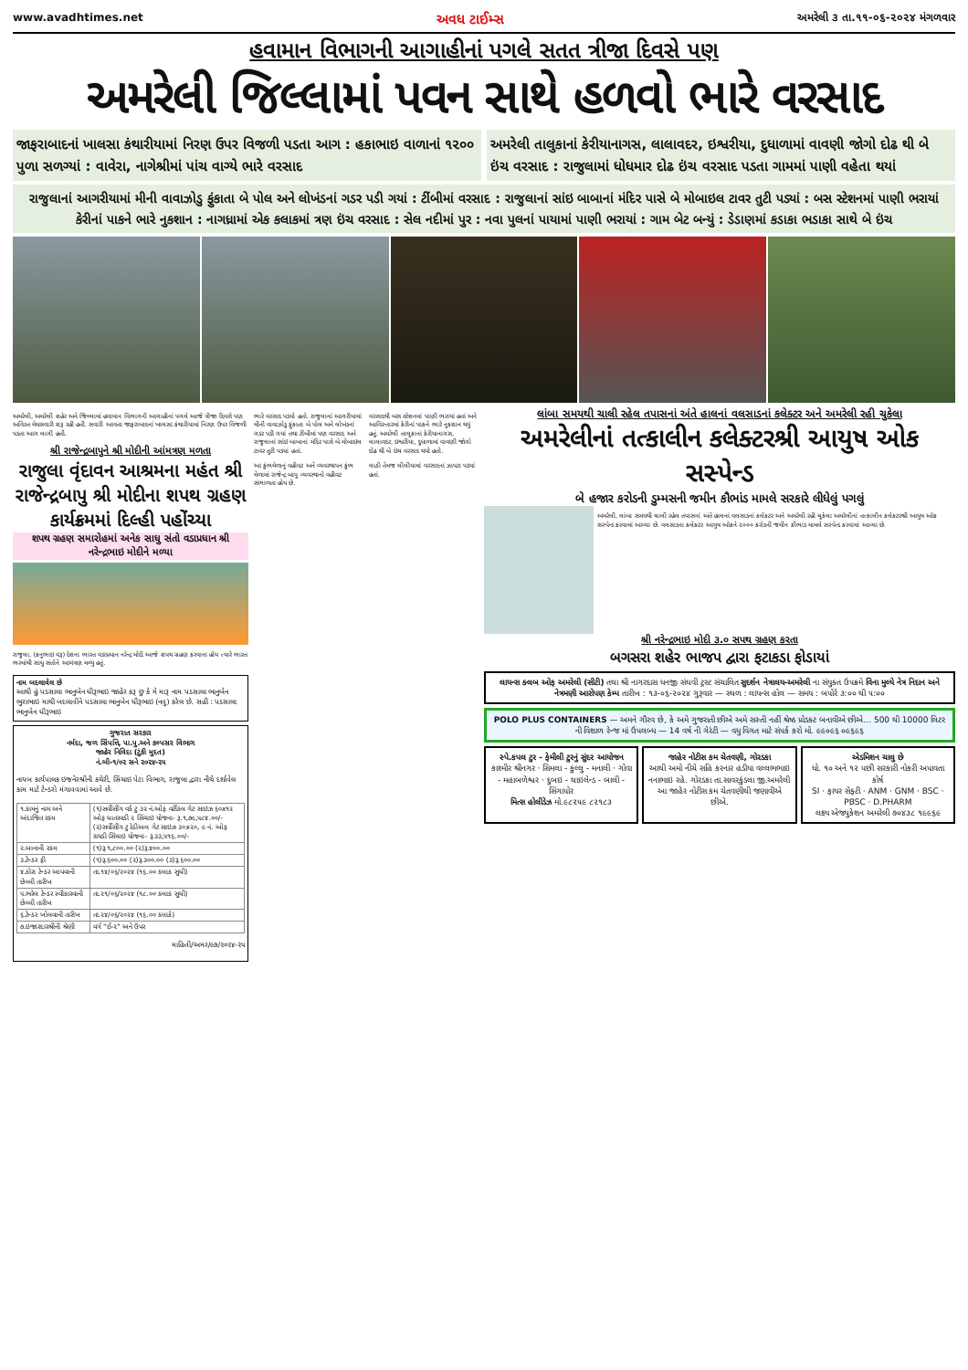www.avadhtimes.net અવધ ટાઈમ્સ અમરેલી ૩ તા.૧૧-૦૬-૨૦૨૪ મંગળવાર
હવામાન વિભાગની આગાહીનાં પગલે સતત ત્રીજા દિવસે પણ
અમરેલી જિલ્લામાં પવન સાથે હળવો ભારે વરસાદ
જાફરાબાદનાં ખાલસા કંથારીયામાં નિરણ ઉપર વિજળી પડતા આગ : હકાભાઇ વાળાનાં ૧૨૦૦ પુળા સળગ્યાં : વાવેરા, નાગેશ્રીમાં પાંચ વાગ્યે ભારે વરસાદ
અમરેલી તાલુકાનાં કેરીયાનાગસ, લાલાવદર, ઇશ્વરીયા, દુધાળામાં વાવણી જોગો દોઢ થી બે ઇંચ વરસાદ : રાજુલામાં ધોધમાર દોઢ ઇંચ વરસાદ પડતા ગામમાં પાણી વહેતા થયાં
રાજુલાનાં આગરીયામાં મીની વાવાઝોડુ ફુંકાતા બે પોલ અને લોખંડનાં ગડર પડી ગયાં : ટીંબીમાં વરસાદ : રાજુલાનાં સાંઇ બાબાનાં મંદિર પાસે બે મોબાઇલ ટાવર તુટી પડ્યાં : બસ સ્ટેશનમાં પાણી ભરાયાં
કેરીનાં પાકને ભારે નુકશાન : નાગધ્રામાં એક કલાકમાં ત્રણ ઇંચ વરસાદ : સેલ નદીમાં પુર : નવા પુલનાં પાયામાં પાણી ભરાયાં : ગામ બેટ બન્યું : ડેડાણમાં કડાકા ભડાકા સાથે બે ઇંચ
અમરેલી, અમરેલી શહેર અને જિલ્લામાં હવામાન વિભાગની આગાહીનાં પગલે આજે ત્રીજા દિવસે પણ અવિરત મેઘસવારી શરૂ રહી હતી. સવારી આવતા જાફરાબાદનાં ખાલસા કંથારીયામાં નિરણ ઉપર વિજળી પડતા આગ લાગી હતી.
શ્રી રાજેન્દ્રબાપુને શ્રી મોદીની આંમત્રણ મળતા
રાજુલા વૃંદાવન આશ્રમના મહંત શ્રી રાજેન્દ્રબાપુ શ્રી મોદીના શપથ ગ્રહણ કાર્યક્રમમાં દિલ્હી પહોંચ્યા
શપથ ગ્રહણ સમારોહમાં અનેક સાધુ સંતો વડાપ્રધાન શ્રી નરેન્દ્રભાઇ મોદીને મળ્યા
રાજુલા, (કનુભાઇ વરૂ) દેશના ભારત વડાપ્રધાન નરેન્દ્ર મોદી આજે શપથ ગ્રહણ કરવાના હોય ત્યારે ભારત ભરમાંથી સાધુ સંતોને આમંત્રણ મળ્યું હતું.
નામ બદલાવેલ છે
આથી હું પડસાલા ભાનુબેન ધીરૂભાઇ જાહેર કરૂ છુ કે મે મારૂ નામ પડસાલા ભાનુબેન ભુરાભાઇ માથી બદલાવીને પડસાલા ભાનુબેન ધીરૂભાઇ (નવુ) કરેલ છે. સહી : પડસાલા ભાનુબેન ધીરૂભાઇ
ગુજરાત સરકાર
નર્મદા, જળ સિંપત્તિ, પા.પુ.અને કલ્પસર વિભાગ
જાહેર નિવિદા (ટુંકી મુદત)
નં.બી-૧/૦૨ સને ૨૦૨૪-૨૫
નાયબ કાર્યપાલક ઇજનેરશ્રીની કચેરી, સિંચાઇ પેટા વિભાગ, રાજુલા દ્વારા નીચે દર્શાવેલ કામ માટે ટેન્ડરો મંગાવવામાં આવે છે.
| ૧.કામનું નામ અને અંદાજિત રકમ | (૧)સર્વીસીંગ વર્ક ટુ ૩૨ નં.ઓફ વર્ટીકલ ગેટ સાઇઝ ૬૦x૧૨ ઓફ ધાતરવડી ૨ સિંચાઇ યોજના- રૂ.૧,૭૯,૫૮૪.૦૦/- (૨)સર્વીસીંગ ટુ રેડીઅલ ગેટ સાઇઝ ૩૦x૨૦, ૯ નં. ઓફ રાયડી સિંચાઇ યોજના- રૂ.૩૩,૫૧૬.૦૦/- |
| ૨.બાનાની રકમ | (૧)રૂ.૧,૮૦૦.૦૦ (૨)રૂ.૪૦૦.૦૦ |
| ૩.ટેન્ડર ફી | (૧)રૂ.૬૦૦.૦૦ (૨)રૂ.૩૦૦.૦૦ (૩)રૂ.૬૦૦.૦૦ |
| ૪.કોરા ટેન્ડર આપવાની છેલ્લી તારીખ | તા.૧૪/૦૬/૨૦૨૪ (૧૬.૦૦ કલાક સુધી) |
| ૫.ભરેલ ટેન્ડર સ્વીકારવાની છેલ્લી તારીખ | તા.૨૧/૦૬/૨૦૨૪ (૧૮.૦૦ કલાક સુધી) |
| ૬.ટેન્ડર ખોલવાની તારીખ | તા.૨૪/૦૬/૨૦૨૪ (૧૬.૦૦ કલાકે) |
| ૭.ઇજારદારશ્રીની શ્રેણી | વર્ગ "ઈ-૨" અને ઉપર |
માહિતી/અમર/૯૭/૨૦૨૪-૨૫
ભારે વરસાદ પડયો હતો. રાજુલાનાં આગરીયામાં મીની વાવાઝોડુ ફુંકાતા બે પોલ અને લોખંડનાં ગડર પડી ગયાં તથા ટીંબીમાં પણ વરસાદ અને રાજુલાનાં સાંઇ બાબાનાં મંદિર પાસે બે મોબાઇલ ટાવર તુટી પડ્યાં હતાં.
આ કુંભમેળાનું વહીવટ અને વ્યવસ્થાપન કુંભ મેળામાં રાજેન્દ્ર બાપુ વ્યવસ્થાનો વહીવટ સંભાળતા હોય છે.
વરસાદથી બસ સ્ટેશનમાં પાણી ભરાયાં હતાં અને આવિસ્તારમાં કેરીનાં પાકને ભારે નુકશાન થયું હતું. અમરેલી તાલુકાનાં કેરીયાનાગસ, લાલાવદર, ઇશ્વરીયા, દુધાળામાં વાવણી જોગો દોઢ થી બે ઇંચ વરસાદ થયો હતો.
લાઠી તેમજ લીલીયામાં વરસાદનાં ઝાપટા પડ્યાં હતાં.
લાંબા સમયથી ચાલી રહેલ તપાસનાં અંતે હાલનાં વલસાડનાં કલેક્ટર અને અમરેલી રહી ચુકેલા
અમરેલીનાં તત્કાલીન કલેક્ટરશ્રી આયુષ ઓક સસ્પેન્ડ
બે હજાર કરોડની ડુમ્મસની જમીન કૌભાંડ મામલે સરકારે લીધેલું પગલું
અમરેલી, લાંબા સમયથી ચાલી રહેલ તપાસનાં અંતે હાલનાં વલસાડનાં કલેક્ટર અને અમરેલી રહી ચુકેલા અમરેલીનાં તત્કાલીન કલેક્ટરશ્રી આયુષ ઓક સસ્પેન્ડ કરવામાં આવ્યા છે. વલસાડના કલેક્ટર આયુષ ઓકને ૨૦૦૦ કરોડની જમીન કૌભાંડ મામલે સસ્પેન્ડ કરવામાં આવ્યા છે.
શ્રી નરેન્દ્રભાઇ મોદી ૩.૦ સપથ ગ્રહણ કરતા
બગસરા શહેર ભાજપ દ્વારા ફટાકડા ફોડાયાં
લાયન્સ ક્લબ ઓફ અમરેલી (સીટી) તથા શ્રી નાગરદાસ ધનજી સંઘવી ટ્રસ્ટ સંચાલિત સુદર્શન નેત્રાલય-અમરેલી ના સંયુક્ત ઉપક્રમે વિના મુલ્યે નેત્ર નિદાન અને નેત્રમણી આરોપણ કેમ્પ તારીખ : ૧૩-૦૬-૨૦૨૪ ગુરૂવાર — સ્થળ : લાયન્સ હોલ — સમય : બપોરે ૩:૦૦ થી ૫:૦૦
POLO PLUS CONTAINERS — અમને ગૌરવ છે, કે અમે ગુજરાતી છીએ અમે સસ્તી નહીં શ્રેષ્ઠ પ્રોડક્ટ બનાવીએ છીએ... 500 થી 10000 લિટર ની વિશાળ રેન્જ માં ઉપલબ્ધ — 14 વર્ષ ની ગેરંટી — વધુ વિગત માટે સંપર્ક કરો મો. ૯૯૦૯૬ ૦૯૬૯૬
સ્પે.કપલ ટુર - ફેમીલી ટુરનું સુંદર આયોજન
કાશ્મીર શ્રીનગર · સિમલા - કુલ્લુ - મનાલી · ગોવા - મહાબળેશ્વર · દુબઇ - થાઇલેન્ડ - બાલી - સિંગાપોર
મિત્સ હોલીડેઝ મો.૯૮૨૫૯ ૮૨૧૮૩
જાહેર નોટીસ કમ ચેતવણી, ગોરડકા
આથી અમો નીચે સહિ કરનાર હડીયા વલ્લભભાઇ નનાભાઇ રહે. ગોરડકા તા.સાવરકુંડલા જી.અમરેલી આ જાહેર નોટીસ કમ ચેતવણીથી જણાવીએ છીએ.
એડમિશન ચાલુ છે
ધો. ૧૦ અને ૧૨ પછી સરકારી નોકરી અપાવતા કોર્ષ
SI · ફાયર સેફ્ટી · ANM · GNM · BSC · PBSC · D.PHARM
લક્ષ્ય એજ્યુકેશન અમરેલી ૭૦૪૩૮ ૧૯૯૬૯